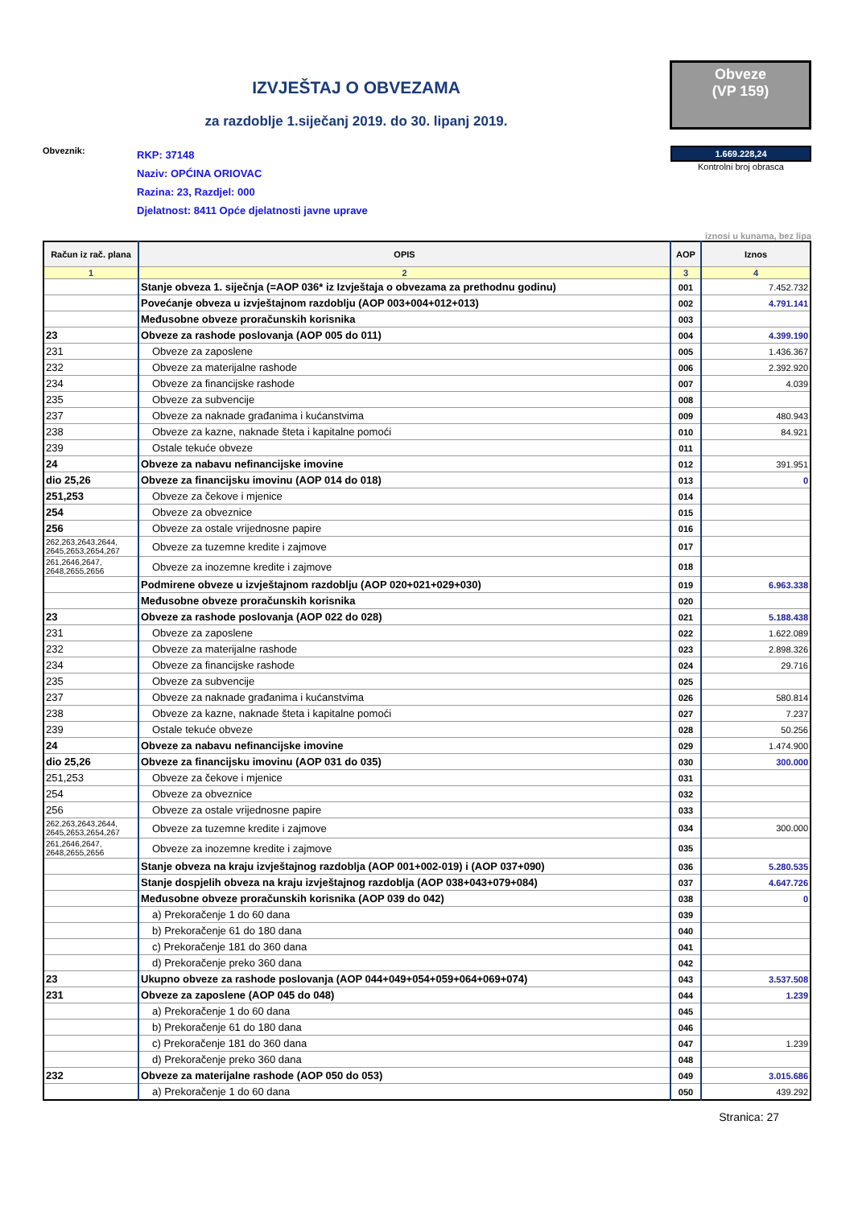IZVJEŠTAJ O OBVEZAMA
za razdoblje 1.siječanj 2019. do 30. lipanj 2019.
Obveze
(VP 159)
Obveznik:
RKP: 37148
Naziv: OPĆINA ORIOVAC
Razina: 23, Razdjel: 000
Djelatnost: 8411 Opće djelatnosti javne uprave
1.669.228,24
Kontrolni broj obrasca
iznosi u kunama, bez lipa
| Račun iz rač. plana | OPIS | AOP | Iznos |
| --- | --- | --- | --- |
| 1 | 2 | 3 | 4 |
| | Stanje obveza 1. siječnja (=AOP 036* iz Izvještaja o obvezama za prethodnu godinu) | 001 | 7.452.732 |
| | Povećanje obveza u izvještajnom razdoblju (AOP 003+004+012+013) | 002 | 4.791.141 |
| | Međusobne obveze proračunskih korisnika | 003 | |
| 23 | Obveze za rashode poslovanja (AOP 005 do 011) | 004 | 4.399.190 |
| 231 | Obveze za zaposlene | 005 | 1.436.367 |
| 232 | Obveze za materijalne rashode | 006 | 2.392.920 |
| 234 | Obveze za financijske rashode | 007 | 4.039 |
| 235 | Obveze za subvencije | 008 | |
| 237 | Obveze za naknade građanima i kućanstvima | 009 | 480.943 |
| 238 | Obveze za kazne, naknade šteta i kapitalne pomoći | 010 | 84.921 |
| 239 | Ostale tekuće obveze | 011 | |
| 24 | Obveze za nabavu nefinancijske imovine | 012 | 391.951 |
| dio 25,26 | Obveze za financijsku imovinu (AOP 014 do 018) | 013 | 0 |
| 251,253 | Obveze za čekove i mjenice | 014 | |
| 254 | Obveze za obveznice | 015 | |
| 256 | Obveze za ostale vrijednosne papire | 016 | |
| 262,263,2643,2644, 2645,2653,2654,267 | Obveze za tuzemne kredite i zajmove | 017 | |
| 261,2646,2647, 2648,2655,2656 | Obveze za inozemne kredite i zajmove | 018 | |
| | Podmirene obveze u izvještajnom razdoblju (AOP 020+021+029+030) | 019 | 6.963.338 |
| | Međusobne obveze proračunskih korisnika | 020 | |
| 23 | Obveze za rashode poslovanja (AOP 022 do 028) | 021 | 5.188.438 |
| 231 | Obveze za zaposlene | 022 | 1.622.089 |
| 232 | Obveze za materijalne rashode | 023 | 2.898.326 |
| 234 | Obveze za financijske rashode | 024 | 29.716 |
| 235 | Obveze za subvencije | 025 | |
| 237 | Obveze za naknade građanima i kućanstvima | 026 | 580.814 |
| 238 | Obveze za kazne, naknade šteta i kapitalne pomoći | 027 | 7.237 |
| 239 | Ostale tekuće obveze | 028 | 50.256 |
| 24 | Obveze za nabavu nefinancijske imovine | 029 | 1.474.900 |
| dio 25,26 | Obveze za financijsku imovinu (AOP 031 do 035) | 030 | 300.000 |
| 251,253 | Obveze za čekove i mjenice | 031 | |
| 254 | Obveze za obveznice | 032 | |
| 256 | Obveze za ostale vrijednosne papire | 033 | |
| 262,263,2643,2644, 2645,2653,2654,267 | Obveze za tuzemne kredite i zajmove | 034 | 300.000 |
| 261,2646,2647, 2648,2655,2656 | Obveze za inozemne kredite i zajmove | 035 | |
| | Stanje obveza na kraju izvještajnog razdoblja (AOP 001+002-019) i (AOP 037+090) | 036 | 5.280.535 |
| | Stanje dospjelih obveza na kraju izvještajnog razdoblja (AOP 038+043+079+084) | 037 | 4.647.726 |
| | Međusobne obveze proračunskih korisnika (AOP 039 do 042) | 038 | 0 |
| | a) Prekoračenje 1 do 60 dana | 039 | |
| | b) Prekoračenje 61 do 180 dana | 040 | |
| | c) Prekoračenje 181 do 360 dana | 041 | |
| | d) Prekoračenje preko 360 dana | 042 | |
| 23 | Ukupno obveze za rashode poslovanja (AOP 044+049+054+059+064+069+074) | 043 | 3.537.508 |
| 231 | Obveze za zaposlene (AOP 045 do 048) | 044 | 1.239 |
| | a) Prekoračenje 1 do 60 dana | 045 | |
| | b) Prekoračenje 61 do 180 dana | 046 | |
| | c) Prekoračenje 181 do 360 dana | 047 | 1.239 |
| | d) Prekoračenje preko 360 dana | 048 | |
| 232 | Obveze za materijalne rashode (AOP 050 do 053) | 049 | 3.015.686 |
| | a) Prekoračenje 1 do 60 dana | 050 | 439.292 |
Stranica: 27